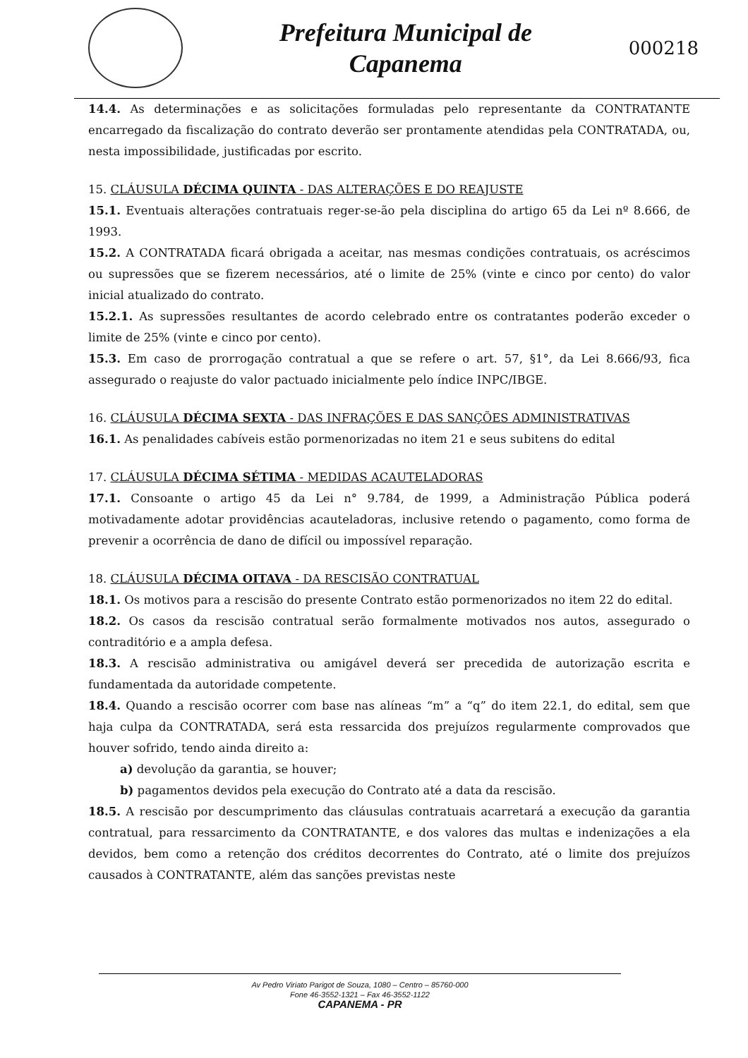Prefeitura Municipal de
Capanema
000218
14.4. As determinações e as solicitações formuladas pelo representante da CONTRATANTE encarregado da fiscalização do contrato deverão ser prontamente atendidas pela CONTRATADA, ou, nesta impossibilidade, justificadas por escrito.
15. CLÁUSULA DÉCIMA QUINTA - DAS ALTERAÇÕES E DO REAJUSTE
15.1. Eventuais alterações contratuais reger-se-ão pela disciplina do artigo 65 da Lei nº 8.666, de 1993.
15.2. A CONTRATADA ficará obrigada a aceitar, nas mesmas condições contratuais, os acréscimos ou supressões que se fizerem necessários, até o limite de 25% (vinte e cinco por cento) do valor inicial atualizado do contrato.
15.2.1. As supressões resultantes de acordo celebrado entre os contratantes poderão exceder o limite de 25% (vinte e cinco por cento).
15.3. Em caso de prorrogação contratual a que se refere o art. 57, §1°, da Lei 8.666/93, fica assegurado o reajuste do valor pactuado inicialmente pelo índice INPC/IBGE.
16. CLÁUSULA DÉCIMA SEXTA - DAS INFRAÇÕES E DAS SANÇÕES ADMINISTRATIVAS
16.1. As penalidades cabíveis estão pormenorizadas no item 21 e seus subitens do edital
17. CLÁUSULA DÉCIMA SÉTIMA - MEDIDAS ACAUTELADORAS
17.1. Consoante o artigo 45 da Lei n° 9.784, de 1999, a Administração Pública poderá motivadamente adotar providências acauteladoras, inclusive retendo o pagamento, como forma de prevenir a ocorrência de dano de difícil ou impossível reparação.
18. CLÁUSULA DÉCIMA OITAVA - DA RESCISÃO CONTRATUAL
18.1. Os motivos para a rescisão do presente Contrato estão pormenorizados no item 22 do edital.
18.2. Os casos da rescisão contratual serão formalmente motivados nos autos, assegurado o contraditório e a ampla defesa.
18.3. A rescisão administrativa ou amigável deverá ser precedida de autorização escrita e fundamentada da autoridade competente.
18.4. Quando a rescisão ocorrer com base nas alíneas “m” a “q” do item 22.1, do edital, sem que haja culpa da CONTRATADA, será esta ressarcida dos prejuízos regularmente comprovados que houver sofrido, tendo ainda direito a:
a) devolução da garantia, se houver;
b) pagamentos devidos pela execução do Contrato até a data da rescisão.
18.5. A rescisão por descumprimento das cláusulas contratuais acarretará a execução da garantia contratual, para ressarcimento da CONTRATANTE, e dos valores das multas e indenizações a ela devidos, bem como a retenção dos créditos decorrentes do Contrato, até o limite dos prejuízos causados à CONTRATANTE, além das sanções previstas neste
Av Pedro Viriato Parigot de Souza, 1080 – Centro – 85760-000
Fone 46-3552-1321 – Fax 46-3552-1122
CAPANEMA - PR